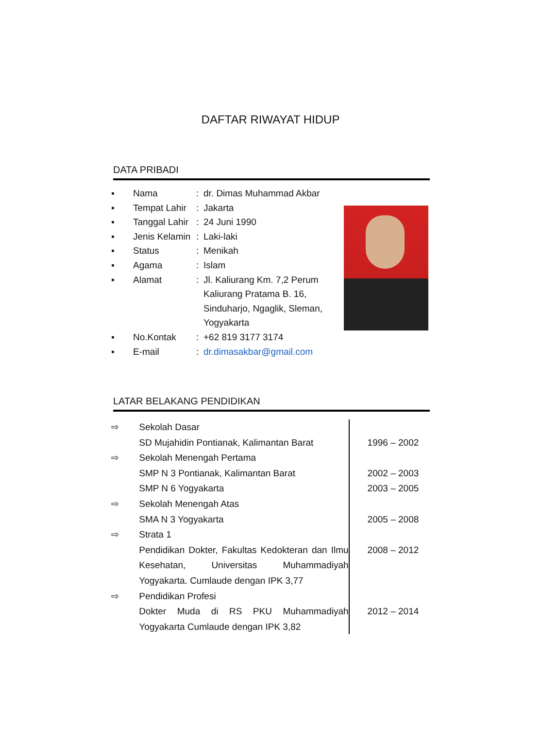DAFTAR RIWAYAT HIDUP
DATA PRIBADI
| ▪ | Nama | : | dr. Dimas Muhammad Akbar |
| ▪ | Tempat Lahir | : | Jakarta |
| ▪ | Tanggal Lahir | : | 24 Juni 1990 |
| ▪ | Jenis Kelamin | : | Laki-laki |
| ▪ | Status | : | Menikah |
| ▪ | Agama | : | Islam |
| ▪ | Alamat | : | Jl. Kaliurang Km. 7,2 Perum Kaliurang Pratama B. 16, Sinduharjo, Ngaglik, Sleman, Yogyakarta |
| ▪ | No.Kontak | : | +62 819 3177 3174 |
| ▪ | E-mail | : | dr.dimasakbar@gmail.com |
LATAR BELAKANG PENDIDIKAN
| ⇨ | Sekolah Dasar | |
| | SD Mujahidin Pontianak, Kalimantan Barat | 1996 – 2002 |
| ⇨ | Sekolah Menengah Pertama | |
| | SMP N 3 Pontianak, Kalimantan Barat | 2002 – 2003 |
| | SMP N 6 Yogyakarta | 2003 – 2005 |
| ⇨ | Sekolah Menengah Atas | |
| | SMA N 3 Yogyakarta | 2005 – 2008 |
| ⇨ | Strata 1 | |
| | Pendidikan Dokter, Fakultas Kedokteran dan Ilmu Kesehatan, Universitas Muhammadiyah Yogyakarta. Cumlaude dengan IPK 3,77 | 2008 – 2012 |
| ⇨ | Pendidikan Profesi | |
| | Dokter Muda di RS PKU Muhammadiyah Yogyakarta Cumlaude dengan IPK 3,82 | 2012 – 2014 |